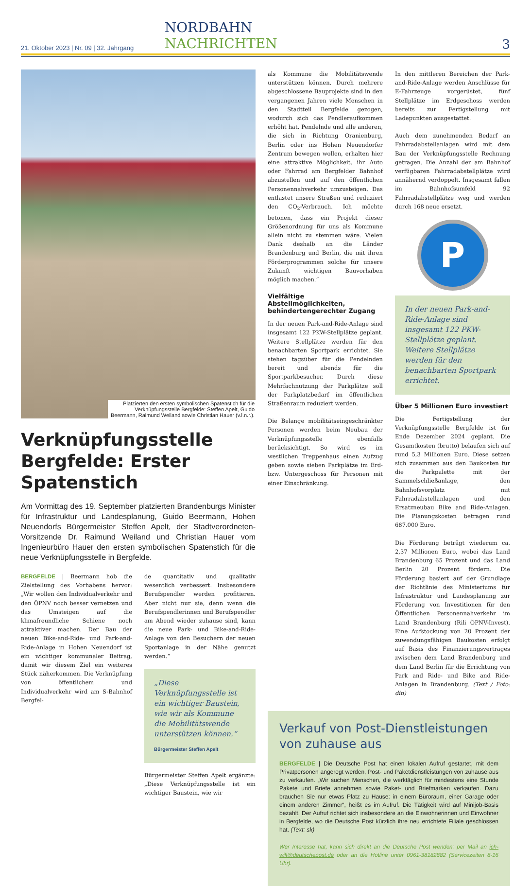21. Oktober 2023 | Nr. 09 | 32. Jahrgang
NORDBAHN NACHRICHTEN
3
Platzierten den ersten symbolischen Spatenstich für die Verknüpfungsstelle Bergfelde: Steffen Apelt, Guido Beermann, Raimund Weiland sowie Christian Hauer (v.l.n.r.).
Verknüpfungsstelle Bergfelde: Erster Spatenstich
Am Vormittag des 19. September platzierten Brandenburgs Minister für Infrastruktur und Landesplanung, Guido Beermann, Hohen Neuendorfs Bürgermeister Steffen Apelt, der Stadtverordneten-Vorsitzende Dr. Raimund Weiland und Christian Hauer vom Ingenieurbüro Hauer den ersten symbolischen Spatenstich für die neue Verknüpfungsstelle in Bergfelde.
BERGFELDE | Beermann hob die Zielstellung des Vorhabens hervor: „Wir wollen den Individualverkehr und den ÖPNV noch besser vernetzen und das Umsteigen auf die klimafreundliche Schiene noch attraktiver machen. Der Bau der neuen Bike-and-Ride- und Park-and-Ride-Anlage in Hohen Neuendorf ist ein wichtiger kommunaler Beitrag, damit wir diesem Ziel ein weiteres Stück näherkommen. Die Verknüpfung von öffentlichem und Individualverkehr wird am S-Bahnhof Bergfel-
de quantitativ und qualitativ wesentlich verbessert. Insbesondere Berufspendler werden profitieren. Aber nicht nur sie, denn wenn die Berufspendlerinnen und Berufspendler am Abend wieder zuhause sind, kann die neue Park- und Bike-and-Ride-Anlage von den Besuchern der neuen Sportanlage in der Nähe genutzt werden.“
„Diese Verknüpfungsstelle ist ein wichtiger Baustein, wie wir als Kommune die Mobilitätswende unterstützen können.“Bürgermeister Steffen Apelt
Bürgermeister Steffen Apelt ergänzte: „Diese Verknüpfungsstelle ist ein wichtiger Baustein, wie wir
als Kommune die Mobilitätswende unterstützen können. Durch mehrere abgeschlossene Bauprojekte sind in den vergangenen Jahren viele Menschen in den Stadtteil Bergfelde gezogen, wodurch sich das Pendleraufkommen erhöht hat. Pendelnde und alle anderen, die sich in Richtung Oranienburg, Berlin oder ins Hohen Neuendorfer Zentrum bewegen wollen, erhalten hier eine attraktive Möglichkeit, ihr Auto oder Fahrrad am Bergfelder Bahnhof abzustellen und auf den öffentlichen Personennahverkehr umzusteigen. Das entlastet unsere Straßen und reduziert den CO<sub>2</sub>-Verbrauch. Ich möchte betonen, dass ein Projekt dieser Größenordnung für uns als Kommune allein nicht zu stemmen wäre. Vielen Dank deshalb an die Länder Brandenburg und Berlin, die mit ihren Förderprogrammen solche für unsere Zukunft wichtigen Bauvorhaben möglich machen.“
Vielfältige Abstellmöglichkeiten, behindertengerechter Zugang
In der neuen Park-and-Ride-Anlage sind insgesamt 122 PKW-Stellplätze geplant. Weitere Stellplätze werden für den benachbarten Sportpark errichtet. Sie stehen tagsüber für die Pendelnden bereit und abends für die Sportparkbesucher. Durch diese Mehrfachnutzung der Parkplätze soll der Parkplatzbedarf im öffentlichen Straßenraum reduziert werden.
Die Belange mobilitätseingeschränkter Personen werden beim Neubau der Verknüpfungsstelle ebenfalls berücksichtigt. So wird es im westlichen Treppenhaus einen Aufzug geben sowie sieben Parkplätze im Erd- bzw. Untergeschoss für Personen mit einer Einschränkung.
In den mittleren Bereichen der Park-and-Ride-Anlage werden Anschlüsse für E-Fahrzeuge vorgerüstet, fünf Stellplätze im Erdgeschoss werden bereits zur Fertigstellung mit Ladepunkten ausgestattet.
Auch dem zunehmenden Bedarf an Fahrradabstellanlagen wird mit dem Bau der Verknüpfungsstelle Rechnung getragen. Die Anzahl der am Bahnhof verfügbaren Fahrradabstellplätze wird annähernd verdoppelt. Insgesamt fallen im Bahnhofsumfeld 92 Fahrradabstellplätze weg und werden durch 168 neue ersetzt.
P
In der neuen Park-and-Ride-Anlage sind insgesamt 122 PKW-Stellplätze geplant. Weitere Stellplätze werden für den benachbarten Sportpark errichtet.
Über 5 Millionen Euro investiert
Die Fertigstellung der Verknüpfungsstelle Bergfelde ist für Ende Dezember 2024 geplant. Die Gesamtkosten (brutto) belaufen sich auf rund 5,3 Millionen Euro. Diese setzen sich zusammen aus den Baukosten für die Parkpalette mit der Sammelschließanlage, den Bahnhofsvorplatz mit Fahrradabstellanlagen und den Ersatzneubau Bike and Ride-Anlagen. Die Planungskosten betragen rund 687.000 Euro.
Die Förderung beträgt wiederum ca. 2,37 Millionen Euro, wobei das Land Brandenburg 65 Prozent und das Land Berlin 20 Prozent fördern. Die Förderung basiert auf der Grundlage der Richtlinie des Ministeriums für Infrastruktur und Landesplanung zur Förderung von Investitionen für den Öffentlichen Personennahverkehr im Land Brandenburg (Rili ÖPNV-Invest). Eine Aufstockung von 20 Prozent der zuwendungsfähigen Baukosten erfolgt auf Basis des Finanzierungsvertrages zwischen dem Land Brandenburg und dem Land Berlin für die Errichtung von Park and Ride- und Bike and Ride-Anlagen in Brandenburg. (Text / Foto: din)
Verkauf von Post-Dienstleistungen von zuhause aus
BERGFELDE | Die Deutsche Post hat einen lokalen Aufruf gestartet, mit dem Privatpersonen angeregt werden, Post- und Paketdienstleistungen von zuhause aus zu verkaufen. „Wir suchen Menschen, die werktäglich für mindestens eine Stunde Pakete und Briefe annehmen sowie Paket- und Briefmarken verkaufen. Dazu brauchen Sie nur etwas Platz zu Hause: in einem Büroraum, einer Garage oder einem anderen Zimmer“, heißt es im Aufruf. Die Tätigkeit wird auf Minijob-Basis bezahlt. Der Aufruf richtet sich insbesondere an die Einwohnerinnen und Einwohner in Bergfelde, wo die Deutsche Post kürzlich ihre neu errichtete Filiale geschlossen hat. (Text: sk)
Wer Interesse hat, kann sich direkt an die Deutsche Post wenden: per Mail an ich-will@deutschepost.de oder an die Hotline unter 0961-38182882 (Servicezeiten 8-16 Uhr).